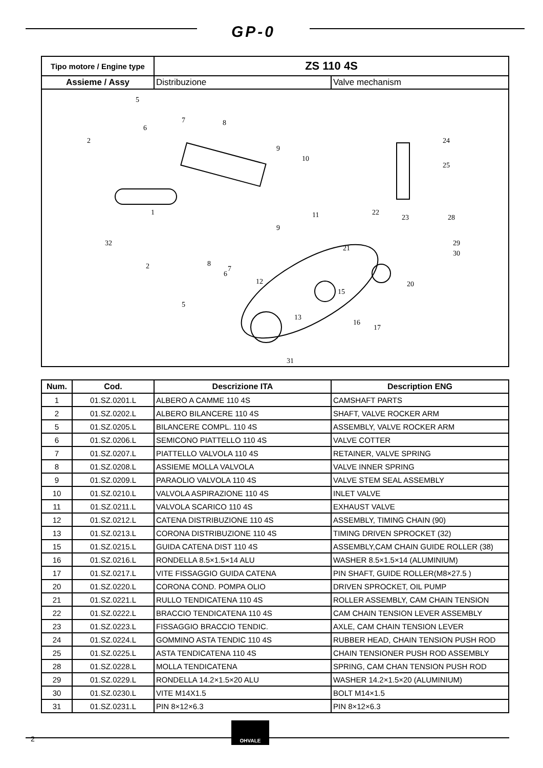GP-0
| Tipo motore / Engine type | ZS 110 4S | |
| Assieme / Assy | Distribuzione | Valve mechanism |
| 5 2 6 7 8 9 10 1 32 11 9 22 23 24 25 28 29 30 21 20 15 12 13 16 17 31 2 8 6 7 5 | | |
| Num. | Cod. | Descrizione ITA | Description ENG |
| --- | --- | --- | --- |
| 1 | 01.SZ.0201.L | ALBERO A CAMME 110 4S | CAMSHAFT PARTS |
| 2 | 01.SZ.0202.L | ALBERO BILANCERE 110 4S | SHAFT, VALVE ROCKER ARM |
| 5 | 01.SZ.0205.L | BILANCERE COMPL. 110 4S | ASSEMBLY, VALVE ROCKER ARM |
| 6 | 01.SZ.0206.L | SEMICONO PIATTELLO 110 4S | VALVE COTTER |
| 7 | 01.SZ.0207.L | PIATTELLO VALVOLA 110 4S | RETAINER, VALVE SPRING |
| 8 | 01.SZ.0208.L | ASSIEME MOLLA VALVOLA | VALVE INNER SPRING |
| 9 | 01.SZ.0209.L | PARAOLIO VALVOLA 110 4S | VALVE STEM SEAL ASSEMBLY |
| 10 | 01.SZ.0210.L | VALVOLA ASPIRAZIONE 110 4S | INLET VALVE |
| 11 | 01.SZ.0211.L | VALVOLA SCARICO 110 4S | EXHAUST VALVE |
| 12 | 01.SZ.0212.L | CATENA DISTRIBUZIONE 110 4S | ASSEMBLY, TIMING CHAIN (90) |
| 13 | 01.SZ.0213.L | CORONA DISTRIBUZIONE 110 4S | TIMING DRIVEN SPROCKET (32) |
| 15 | 01.SZ.0215.L | GUIDA CATENA DIST 110 4S | ASSEMBLY,CAM CHAIN GUIDE ROLLER (38) |
| 16 | 01.SZ.0216.L | RONDELLA 8.5×1.5×14 ALU | WASHER 8.5×1.5×14 (ALUMINIUM) |
| 17 | 01.SZ.0217.L | VITE FISSAGGIO GUIDA CATENA | PIN SHAFT, GUIDE ROLLER(M8×27.5 ) |
| 20 | 01.SZ.0220.L | CORONA COND. POMPA OLIO | DRIVEN SPROCKET, OIL PUMP |
| 21 | 01.SZ.0221.L | RULLO TENDICATENA 110 4S | ROLLER ASSEMBLY, CAM CHAIN TENSION |
| 22 | 01.SZ.0222.L | BRACCIO TENDICATENA 110 4S | CAM CHAIN TENSION LEVER ASSEMBLY |
| 23 | 01.SZ.0223.L | FISSAGGIO BRACCIO TENDIC. | AXLE, CAM CHAIN TENSION LEVER |
| 24 | 01.SZ.0224.L | GOMMINO ASTA TENDIC 110 4S | RUBBER HEAD, CHAIN TENSION PUSH ROD |
| 25 | 01.SZ.0225.L | ASTA TENDICATENA 110 4S | CHAIN TENSIONER PUSH ROD ASSEMBLY |
| 28 | 01.SZ.0228.L | MOLLA TENDICATENA | SPRING, CAM CHAN TENSION PUSH ROD |
| 29 | 01.SZ.0229.L | RONDELLA 14.2×1.5×20 ALU | WASHER 14.2×1.5×20 (ALUMINIUM) |
| 30 | 01.SZ.0230.L | VITE M14X1.5 | BOLT M14×1.5 |
| 31 | 01.SZ.0231.L | PIN 8×12×6.3 | PIN 8×12×6.3 |
2
OHVALE